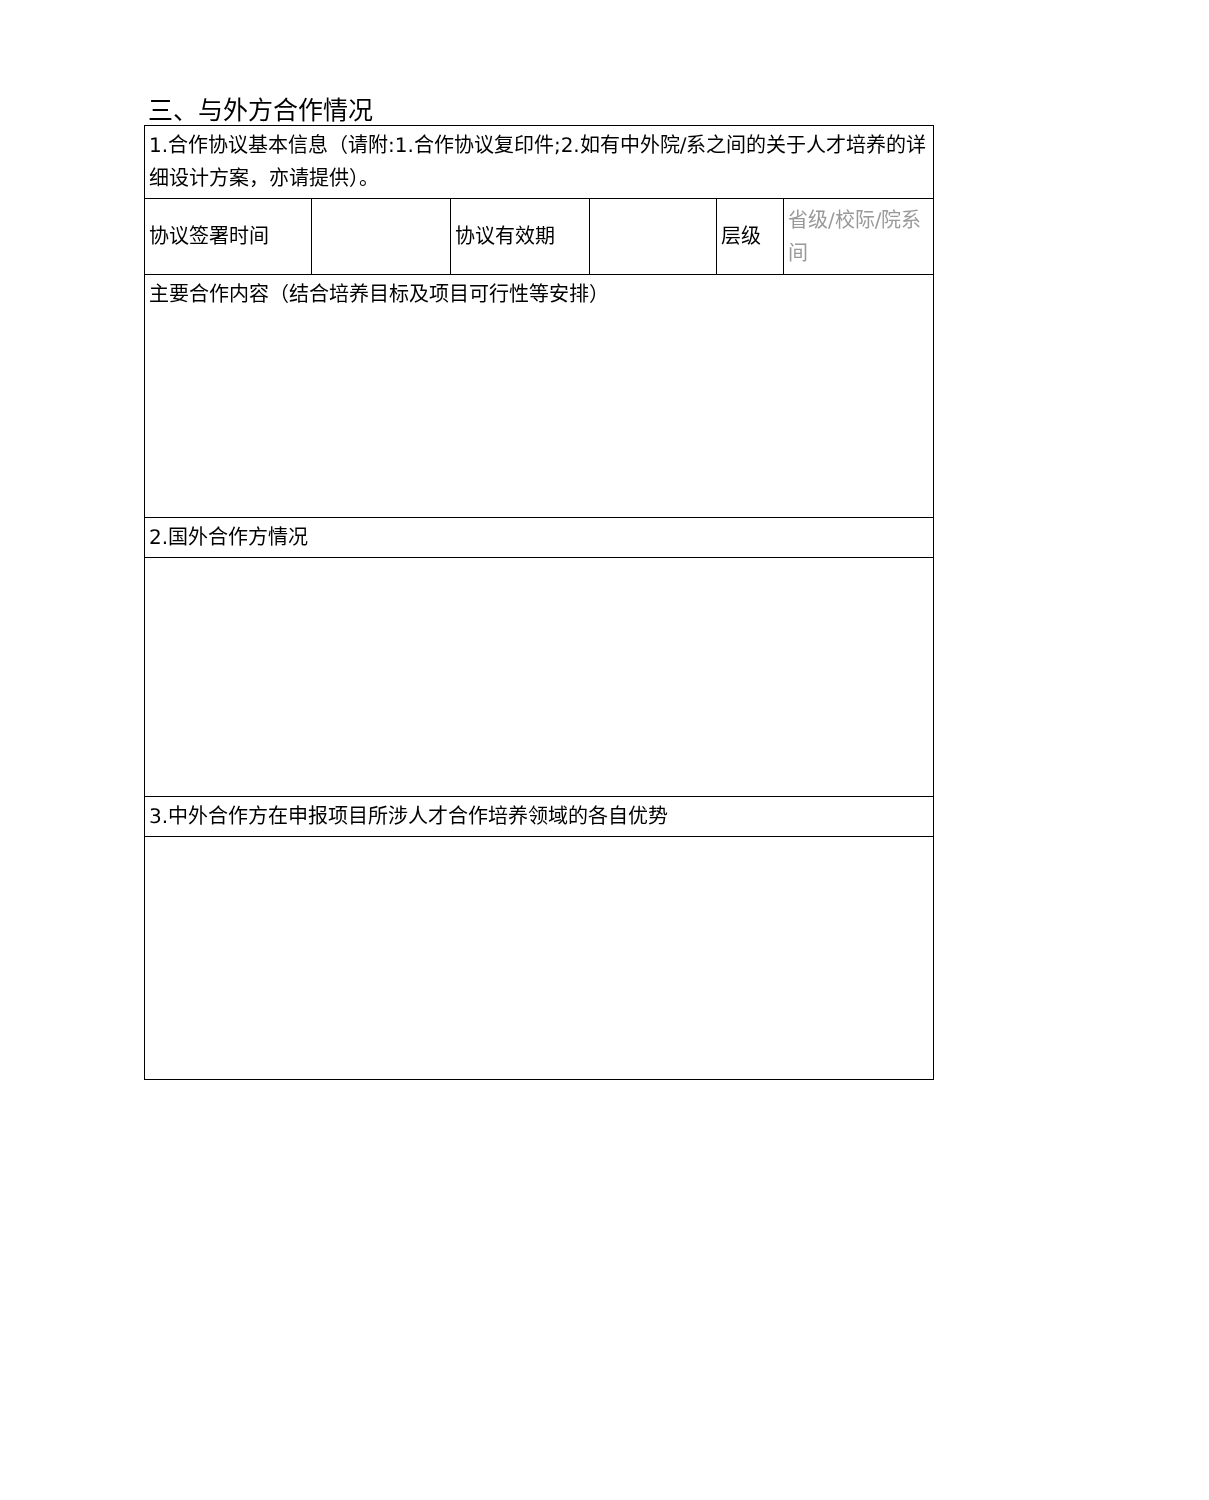三、与外方合作情况
| 1.合作协议基本信息（请附:1.合作协议复印件;2.如有中外院/系之间的关于人才培养的详细设计方案，亦请提供）。 | | | | | |
| 协议签署时间 | | 协议有效期 | | 层级 | 省级/校际/院系间 |
| 主要合作内容（结合培养目标及项目可行性等安排） | | | | | |
| 2.国外合作方情况 | | | | | |
| 3.中外合作方在申报项目所涉人才合作培养领域的各自优势 | | | | | |